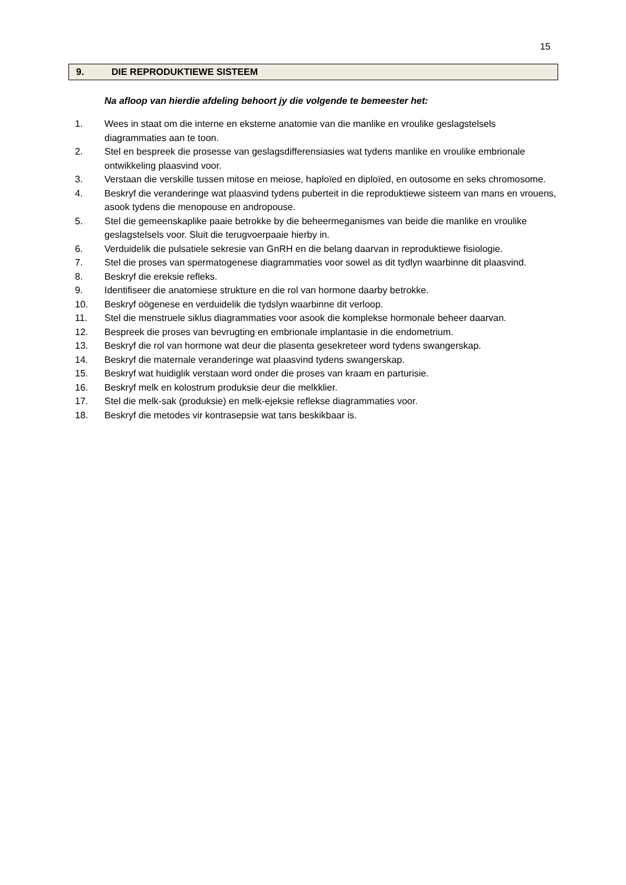15
9. DIE REPRODUKTIEWE SISTEEM
Na afloop van hierdie afdeling behoort jy die volgende te bemeester het:
1. Wees in staat om die interne en eksterne anatomie van die manlike en vroulike geslagstelsels diagrammaties aan te toon.
2. Stel en bespreek die prosesse van geslagsdifferensiasies wat tydens manlike en vroulike embrionale ontwikkeling plaasvind voor.
3. Verstaan die verskille tussen mitose en meiose, haploïed en diploïed, en outosome en seks chromosome.
4. Beskryf die veranderinge wat plaasvind tydens puberteit in die reproduktiewe sisteem van mans en vrouens, asook tydens die menopouse en andropouse.
5. Stel die gemeenskaplike paaie betrokke by die beheermeganismes van beide die manlike en vroulike geslagstelsels voor. Sluit die terugvoerpaaie hierby in.
6. Verduidelik die pulsatiele sekresie van GnRH en die belang daarvan in reproduktiewe fisiologie.
7. Stel die proses van spermatogenese diagrammaties voor sowel as dit tydlyn waarbinne dit plaasvind.
8. Beskryf die ereksie refleks.
9. Identifiseer die anatomiese strukture en die rol van hormone daarby betrokke.
10. Beskryf oögenese en verduidelik die tydslyn waarbinne dit verloop.
11. Stel die menstruele siklus diagrammaties voor asook die komplekse hormonale beheer daarvan.
12. Bespreek die proses van bevrugting en embrionale implantasie in die endometrium.
13. Beskryf die rol van hormone wat deur die plasenta gesekreteer word tydens swangerskap.
14. Beskryf die maternale veranderinge wat plaasvind tydens swangerskap.
15. Beskryf wat huidiglik verstaan word onder die proses van kraam en parturisie.
16. Beskryf melk en kolostrum produksie deur die melkklier.
17. Stel die melk-sak (produksie) en melk-ejeksie reflekse diagrammaties voor.
18. Beskryf die metodes vir kontrasepsie wat tans beskikbaar is.